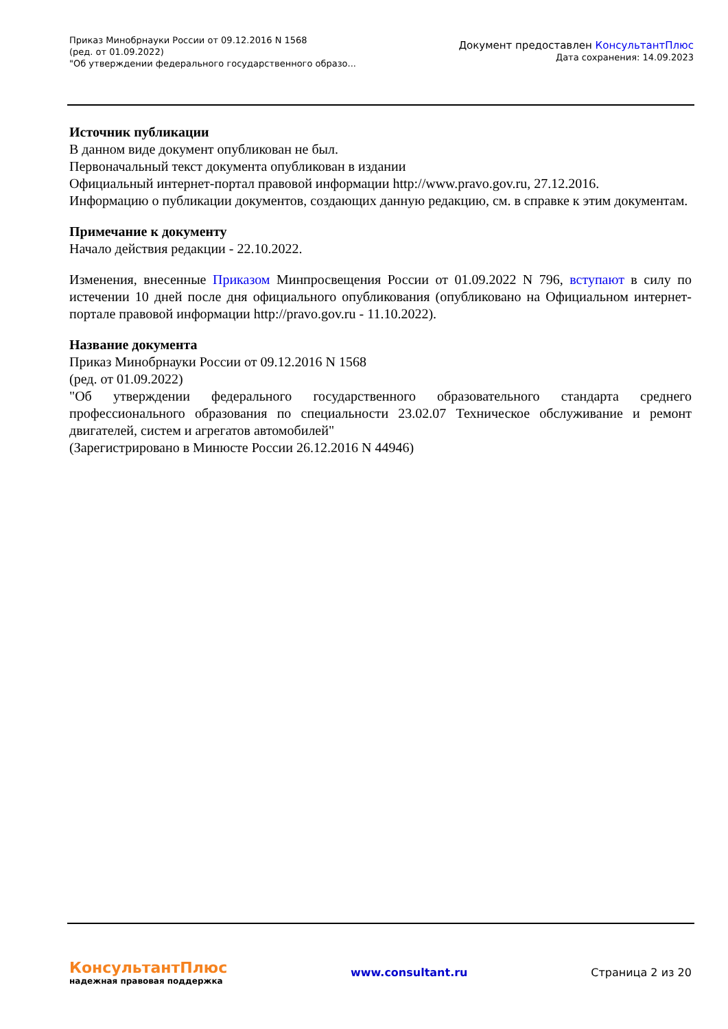Приказ Минобрнауки России от 09.12.2016 N 1568
(ред. от 01.09.2022)
"Об утверждении федерального государственного образо...
Документ предоставлен КонсультантПлюс
Дата сохранения: 14.09.2023
Источник публикации
В данном виде документ опубликован не был.
Первоначальный текст документа опубликован в издании
Официальный интернет-портал правовой информации http://www.pravo.gov.ru, 27.12.2016.
Информацию о публикации документов, создающих данную редакцию, см. в справке к этим документам.
Примечание к документу
Начало действия редакции - 22.10.2022.
Изменения, внесенные Приказом Минпросвещения России от 01.09.2022 N 796, вступают в силу по истечении 10 дней после дня официального опубликования (опубликовано на Официальном интернет-портале правовой информации http://pravo.gov.ru - 11.10.2022).
Название документа
Приказ Минобрнауки России от 09.12.2016 N 1568
(ред. от 01.09.2022)
"Об утверждении федерального государственного образовательного стандарта среднего профессионального образования по специальности 23.02.07 Техническое обслуживание и ремонт двигателей, систем и агрегатов автомобилей"
(Зарегистрировано в Минюсте России 26.12.2016 N 44946)
КонсультантПлюс
надежная правовая поддержка
www.consultant.ru Страница 2 из 20